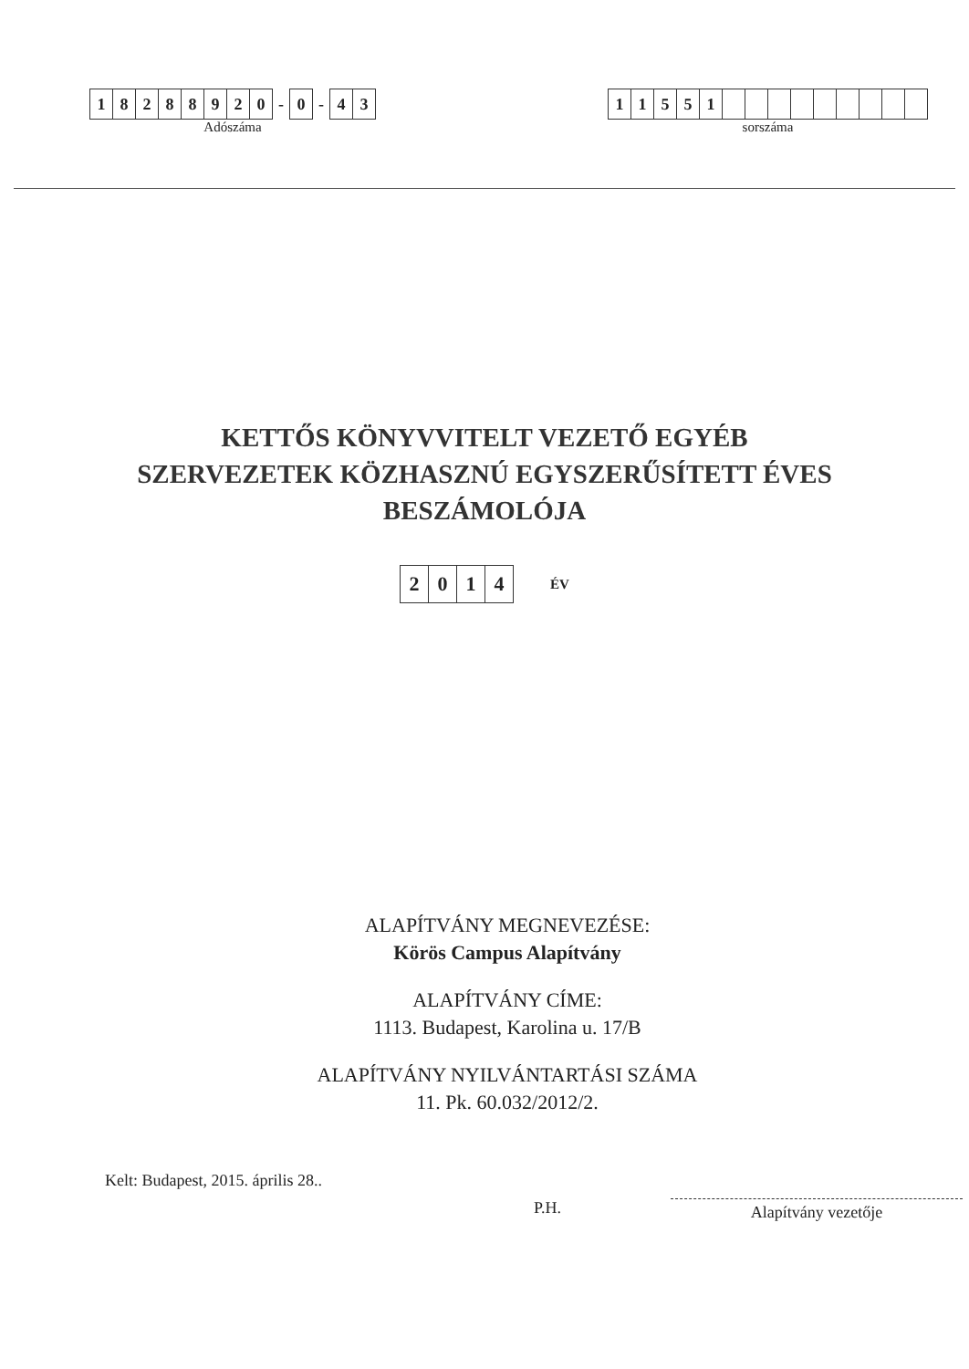| 1 | 8 | 2 | 8 | 8 | 9 | 2 | 0 | - | 0 | - | 4 | 3 |
Adószáma
| 1 | 1 | 5 | 5 | 1 | | | | | | | | | |
sorszáma
KETTŐS KÖNYVVITELT VEZETŐ EGYÉB
SZERVEZETEK KÖZHASZNÚ EGYSZERŰSÍTETT ÉVES
BESZÁMOLÓJA
| 2 | 0 | 1 | 4 |
ÉV
ALAPÍTVÁNY MEGNEVEZÉSE:
Körös Campus Alapítvány
ALAPÍTVÁNY CÍME:
1113. Budapest, Karolina u. 17/B
ALAPÍTVÁNY NYILVÁNTARTÁSI SZÁMA
11. Pk. 60.032/2012/2.
Kelt: Budapest, 2015. április 28..
P.H.
Alapítvány vezetője